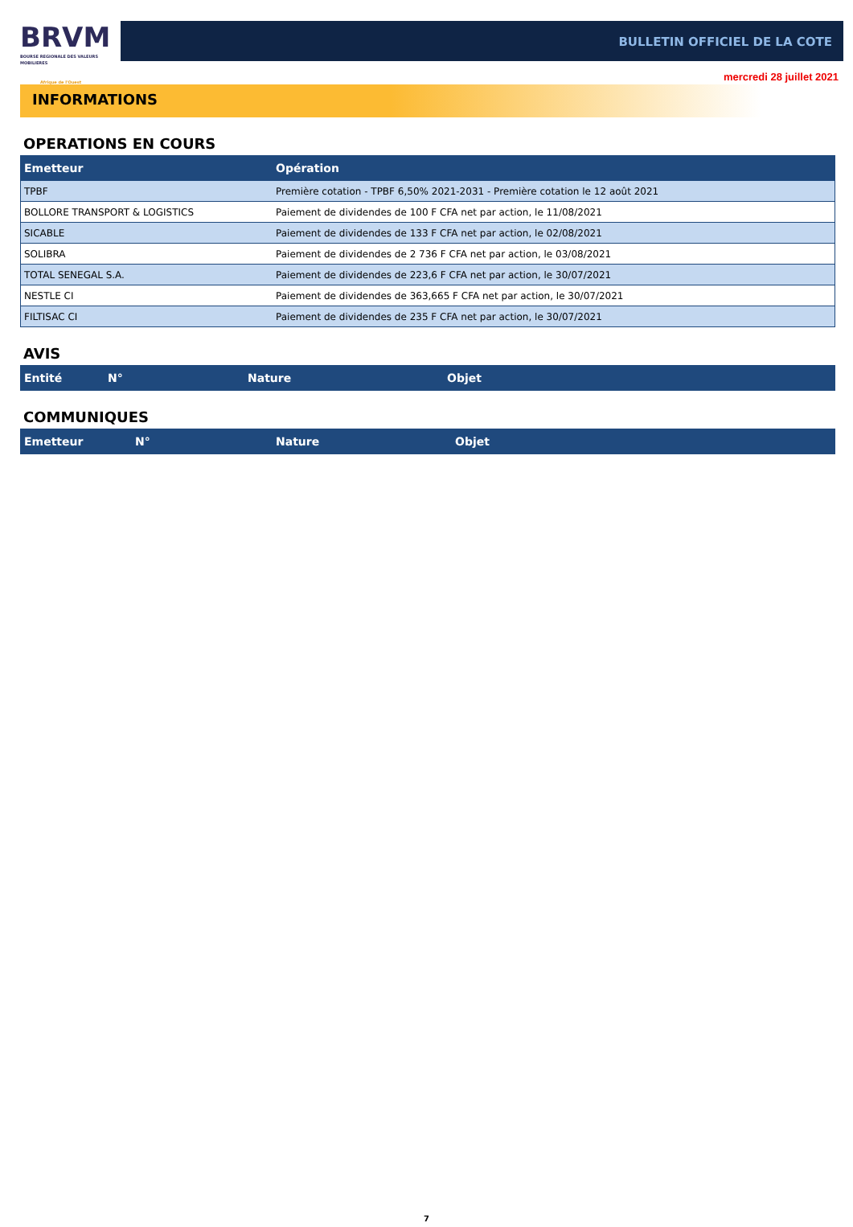BRVM
BOURSE REGIONALE DES VALEURS MOBILIERES
Afrique de l'Ouest
BULLETIN OFFICIEL DE LA COTE
mercredi 28 juillet 2021
INFORMATIONS
OPERATIONS EN COURS
| Emetteur | Opération |
| --- | --- |
| TPBF | Première cotation - TPBF 6,50% 2021-2031 - Première cotation le 12 août 2021 |
| BOLLORE TRANSPORT & LOGISTICS | Paiement de dividendes de 100 F CFA net par action, le 11/08/2021 |
| SICABLE | Paiement de dividendes de 133 F CFA net par action, le 02/08/2021 |
| SOLIBRA | Paiement de dividendes de 2 736 F CFA net par action, le 03/08/2021 |
| TOTAL SENEGAL S.A. | Paiement de dividendes de 223,6 F CFA net par action, le 30/07/2021 |
| NESTLE CI | Paiement de dividendes de 363,665 F CFA net par action, le 30/07/2021 |
| FILTISAC CI | Paiement de dividendes de 235 F CFA net par action, le 30/07/2021 |
AVIS
| Entité | N° | Nature | Objet |
| --- | --- | --- | --- |
COMMUNIQUES
| Emetteur | N° | Nature | Objet |
| --- | --- | --- | --- |
7